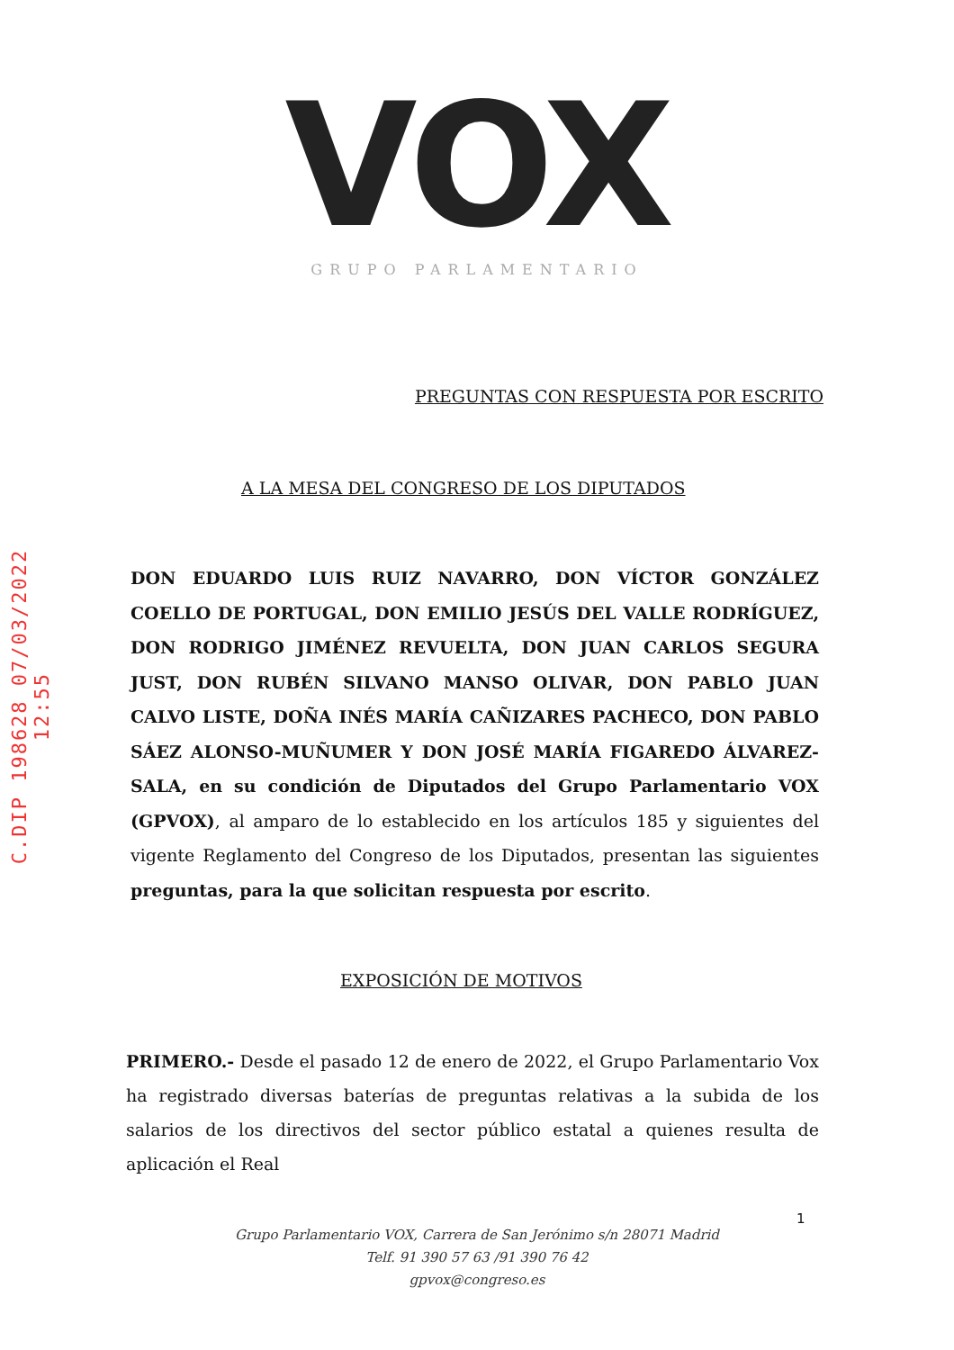C.DIP 198628 07/03/2022 12:55
VOX
GRUPO PARLAMENTARIO
PREGUNTAS CON RESPUESTA POR ESCRITO
A LA MESA DEL CONGRESO DE LOS DIPUTADOS
DON EDUARDO LUIS RUIZ NAVARRO, DON VÍCTOR GONZÁLEZ COELLO DE PORTUGAL, DON EMILIO JESÚS DEL VALLE RODRÍGUEZ, DON RODRIGO JIMÉNEZ REVUELTA, DON JUAN CARLOS SEGURA JUST, DON RUBÉN SILVANO MANSO OLIVAR, DON PABLO JUAN CALVO LISTE, DOÑA INÉS MARÍA CAÑIZARES PACHECO, DON PABLO SÁEZ ALONSO-MUÑUMER Y DON JOSÉ MARÍA FIGAREDO ÁLVAREZ-SALA, en su condición de Diputados del Grupo Parlamentario VOX (GPVOX), al amparo de lo establecido en los artículos 185 y siguientes del vigente Reglamento del Congreso de los Diputados, presentan las siguientes preguntas, para la que solicitan respuesta por escrito.
EXPOSICIÓN DE MOTIVOS
PRIMERO.- Desde el pasado 12 de enero de 2022, el Grupo Parlamentario Vox ha registrado diversas baterías de preguntas relativas a la subida de los salarios de los directivos del sector público estatal a quienes resulta de aplicación el Real
1
Grupo Parlamentario VOX, Carrera de San Jerónimo s/n 28071 Madrid
Telf. 91 390 57 63 /91 390 76 42
gpvox@congreso.es